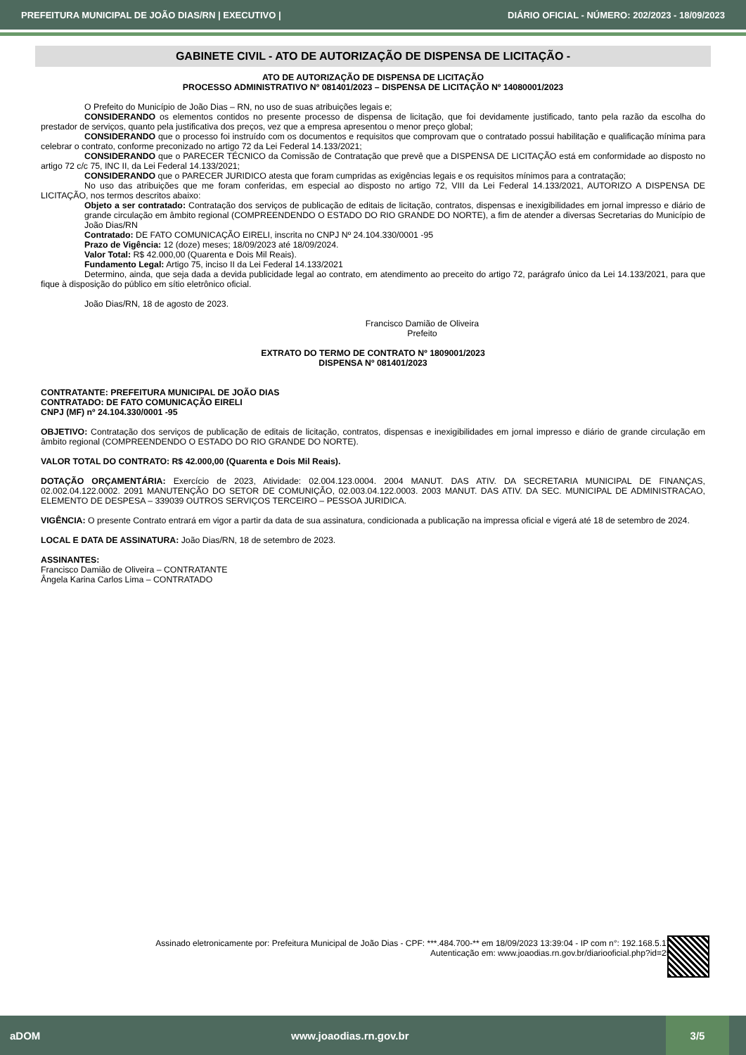PREFEITURA MUNICIPAL DE JOÃO DIAS/RN | EXECUTIVO | DIÁRIO OFICIAL - NÚMERO: 202/2023 - 18/09/2023
GABINETE CIVIL - ATO DE AUTORIZAÇÃO DE DISPENSA DE LICITAÇÃO -
ATO DE AUTORIZAÇÃO DE DISPENSA DE LICITAÇÃO
PROCESSO ADMINISTRATIVO Nº 081401/2023 – DISPENSA DE LICITAÇÃO Nº 14080001/2023
O Prefeito do Município de João Dias – RN, no uso de suas atribuições legais e;
CONSIDERANDO os elementos contidos no presente processo de dispensa de licitação, que foi devidamente justificado, tanto pela razão da escolha do prestador de serviços, quanto pela justificativa dos preços, vez que a empresa apresentou o menor preço global;
CONSIDERANDO que o processo foi instruído com os documentos e requisitos que comprovam que o contratado possui habilitação e qualificação mínima para celebrar o contrato, conforme preconizado no artigo 72 da Lei Federal 14.133/2021;
CONSIDERANDO que o PARECER TÉCNICO da Comissão de Contratação que prevê que a DISPENSA DE LICITAÇÃO está em conformidade ao disposto no artigo 72 c/c 75, INC II, da Lei Federal 14.133/2021;
CONSIDERANDO que o PARECER JURIDICO atesta que foram cumpridas as exigências legais e os requisitos mínimos para a contratação;
No uso das atribuições que me foram conferidas, em especial ao disposto no artigo 72, VIII da Lei Federal 14.133/2021, AUTORIZO A DISPENSA DE LICITAÇÃO, nos termos descritos abaixo:
Objeto a ser contratado: Contratação dos serviços de publicação de editais de licitação, contratos, dispensas e inexigibilidades em jornal impresso e diário de grande circulação em âmbito regional (COMPREENDENDO O ESTADO DO RIO GRANDE DO NORTE), a fim de atender a diversas Secretarias do Município de João Dias/RN
Contratado: DE FATO COMUNICAÇÃO EIRELI, inscrita no CNPJ Nº 24.104.330/0001 -95
Prazo de Vigência: 12 (doze) meses; 18/09/2023 até 18/09/2024.
Valor Total: R$ 42.000,00 (Quarenta e Dois Mil Reais).
Fundamento Legal: Artigo 75, inciso II da Lei Federal 14.133/2021
Determino, ainda, que seja dada a devida publicidade legal ao contrato, em atendimento ao preceito do artigo 72, parágrafo único da Lei 14.133/2021, para que fique à disposição do público em sítio eletrônico oficial.
João Dias/RN, 18 de agosto de 2023.
Francisco Damião de Oliveira
Prefeito
EXTRATO DO TERMO DE CONTRATO Nº 1809001/2023
DISPENSA Nº 081401/2023
CONTRATANTE: PREFEITURA MUNICIPAL DE JOÃO DIAS
CONTRATADO: DE FATO COMUNICAÇÃO EIRELI
CNPJ (MF) nº 24.104.330/0001 -95
OBJETIVO: Contratação dos serviços de publicação de editais de licitação, contratos, dispensas e inexigibilidades em jornal impresso e diário de grande circulação em âmbito regional (COMPREENDENDO O ESTADO DO RIO GRANDE DO NORTE).
VALOR TOTAL DO CONTRATO: R$ 42.000,00 (Quarenta e Dois Mil Reais).
DOTAÇÃO ORÇAMENTÁRIA: Exercício de 2023, Atividade: 02.004.123.0004. 2004 MANUT. DAS ATIV. DA SECRETARIA MUNICIPAL DE FINANÇAS, 02.002.04.122.0002. 2091 MANUTENÇÃO DO SETOR DE COMUNIÇÃO, 02.003.04.122.0003. 2003 MANUT. DAS ATIV. DA SEC. MUNICIPAL DE ADMINISTRACAO, ELEMENTO DE DESPESA – 339039 OUTROS SERVIÇOS TERCEIRO – PESSOA JURIDICA.
VIGÊNCIA: O presente Contrato entrará em vigor a partir da data de sua assinatura, condicionada a publicação na impressa oficial e vigerá até 18 de setembro de 2024.
LOCAL E DATA DE ASSINATURA: João Dias/RN, 18 de setembro de 2023.
ASSINANTES:
Francisco Damião de Oliveira – CONTRATANTE
Ângela Karina Carlos Lima – CONTRATADO
Assinado eletronicamente por: Prefeitura Municipal de João Dias - CPF: ***.484.700-** em 18/09/2023 13:39:04 - IP com n°: 192.168.5.177
Autenticação em: www.joaodias.rn.gov.br/diariooficial.php?id=253
aDOM www.joaodias.rn.gov.br 3/5